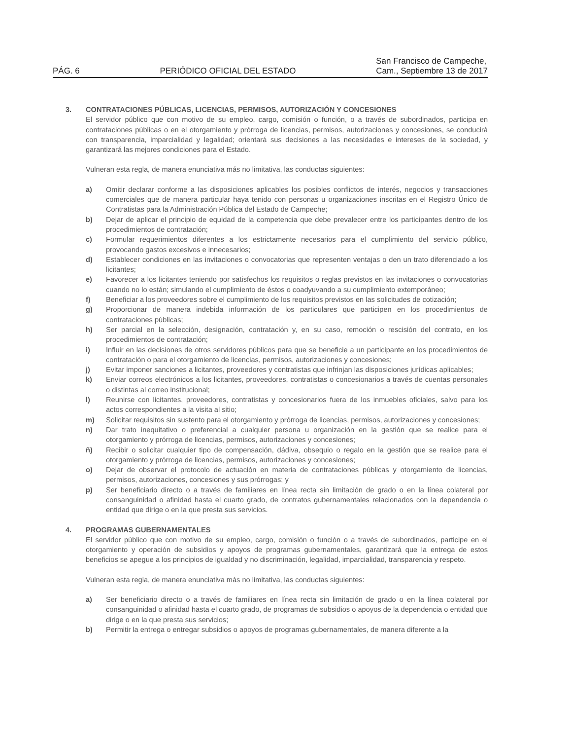PÁG. 6 PERIÓDICO OFICIAL DEL ESTADO San Francisco de Campeche,
Cam., Septiembre 13 de 2017
3. CONTRATACIONES PÚBLICAS, LICENCIAS, PERMISOS, AUTORIZACIÓN Y CONCESIONES
El servidor público que con motivo de su empleo, cargo, comisión o función, o a través de subordinados, participa en contrataciones públicas o en el otorgamiento y prórroga de licencias, permisos, autorizaciones y concesiones, se conducirá con transparencia, imparcialidad y legalidad; orientará sus decisiones a las necesidades e intereses de la sociedad, y garantizará las mejores condiciones para el Estado.
Vulneran esta regla, de manera enunciativa más no limitativa, las conductas siguientes:
a) Omitir declarar conforme a las disposiciones aplicables los posibles conflictos de interés, negocios y transacciones comerciales que de manera particular haya tenido con personas u organizaciones inscritas en el Registro Único de Contratistas para la Administración Pública del Estado de Campeche;
b) Dejar de aplicar el principio de equidad de la competencia que debe prevalecer entre los participantes dentro de los procedimientos de contratación;
c) Formular requerimientos diferentes a los estrictamente necesarios para el cumplimiento del servicio público, provocando gastos excesivos e innecesarios;
d) Establecer condiciones en las invitaciones o convocatorias que representen ventajas o den un trato diferenciado a los licitantes;
e) Favorecer a los licitantes teniendo por satisfechos los requisitos o reglas previstos en las invitaciones o convocatorias cuando no lo están; simulando el cumplimiento de éstos o coadyuvando a su cumplimiento extemporáneo;
f) Beneficiar a los proveedores sobre el cumplimiento de los requisitos previstos en las solicitudes de cotización;
g) Proporcionar de manera indebida información de los particulares que participen en los procedimientos de contrataciones públicas;
h) Ser parcial en la selección, designación, contratación y, en su caso, remoción o rescisión del contrato, en los procedimientos de contratación;
i) Influir en las decisiones de otros servidores públicos para que se beneficie a un participante en los procedimientos de contratación o para el otorgamiento de licencias, permisos, autorizaciones y concesiones;
j) Evitar imponer sanciones a licitantes, proveedores y contratistas que infrinjan las disposiciones jurídicas aplicables;
k) Enviar correos electrónicos a los licitantes, proveedores, contratistas o concesionarios a través de cuentas personales o distintas al correo institucional;
l) Reunirse con licitantes, proveedores, contratistas y concesionarios fuera de los inmuebles oficiales, salvo para los actos correspondientes a la visita al sitio;
m) Solicitar requisitos sin sustento para el otorgamiento y prórroga de licencias, permisos, autorizaciones y concesiones;
n) Dar trato inequitativo o preferencial a cualquier persona u organización en la gestión que se realice para el otorgamiento y prórroga de licencias, permisos, autorizaciones y concesiones;
ñ) Recibir o solicitar cualquier tipo de compensación, dádiva, obsequio o regalo en la gestión que se realice para el otorgamiento y prórroga de licencias, permisos, autorizaciones y concesiones;
o) Dejar de observar el protocolo de actuación en materia de contrataciones públicas y otorgamiento de licencias, permisos, autorizaciones, concesiones y sus prórrogas; y
p) Ser beneficiario directo o a través de familiares en línea recta sin limitación de grado o en la línea colateral por consanguinidad o afinidad hasta el cuarto grado, de contratos gubernamentales relacionados con la dependencia o entidad que dirige o en la que presta sus servicios.
4. PROGRAMAS GUBERNAMENTALES
El servidor público que con motivo de su empleo, cargo, comisión o función o a través de subordinados, participe en el otorgamiento y operación de subsidios y apoyos de programas gubernamentales, garantizará que la entrega de estos beneficios se apegue a los principios de igualdad y no discriminación, legalidad, imparcialidad, transparencia y respeto.
Vulneran esta regla, de manera enunciativa más no limitativa, las conductas siguientes:
a) Ser beneficiario directo o a través de familiares en línea recta sin limitación de grado o en la línea colateral por consanguinidad o afinidad hasta el cuarto grado, de programas de subsidios o apoyos de la dependencia o entidad que dirige o en la que presta sus servicios;
b) Permitir la entrega o entregar subsidios o apoyos de programas gubernamentales, de manera diferente a la